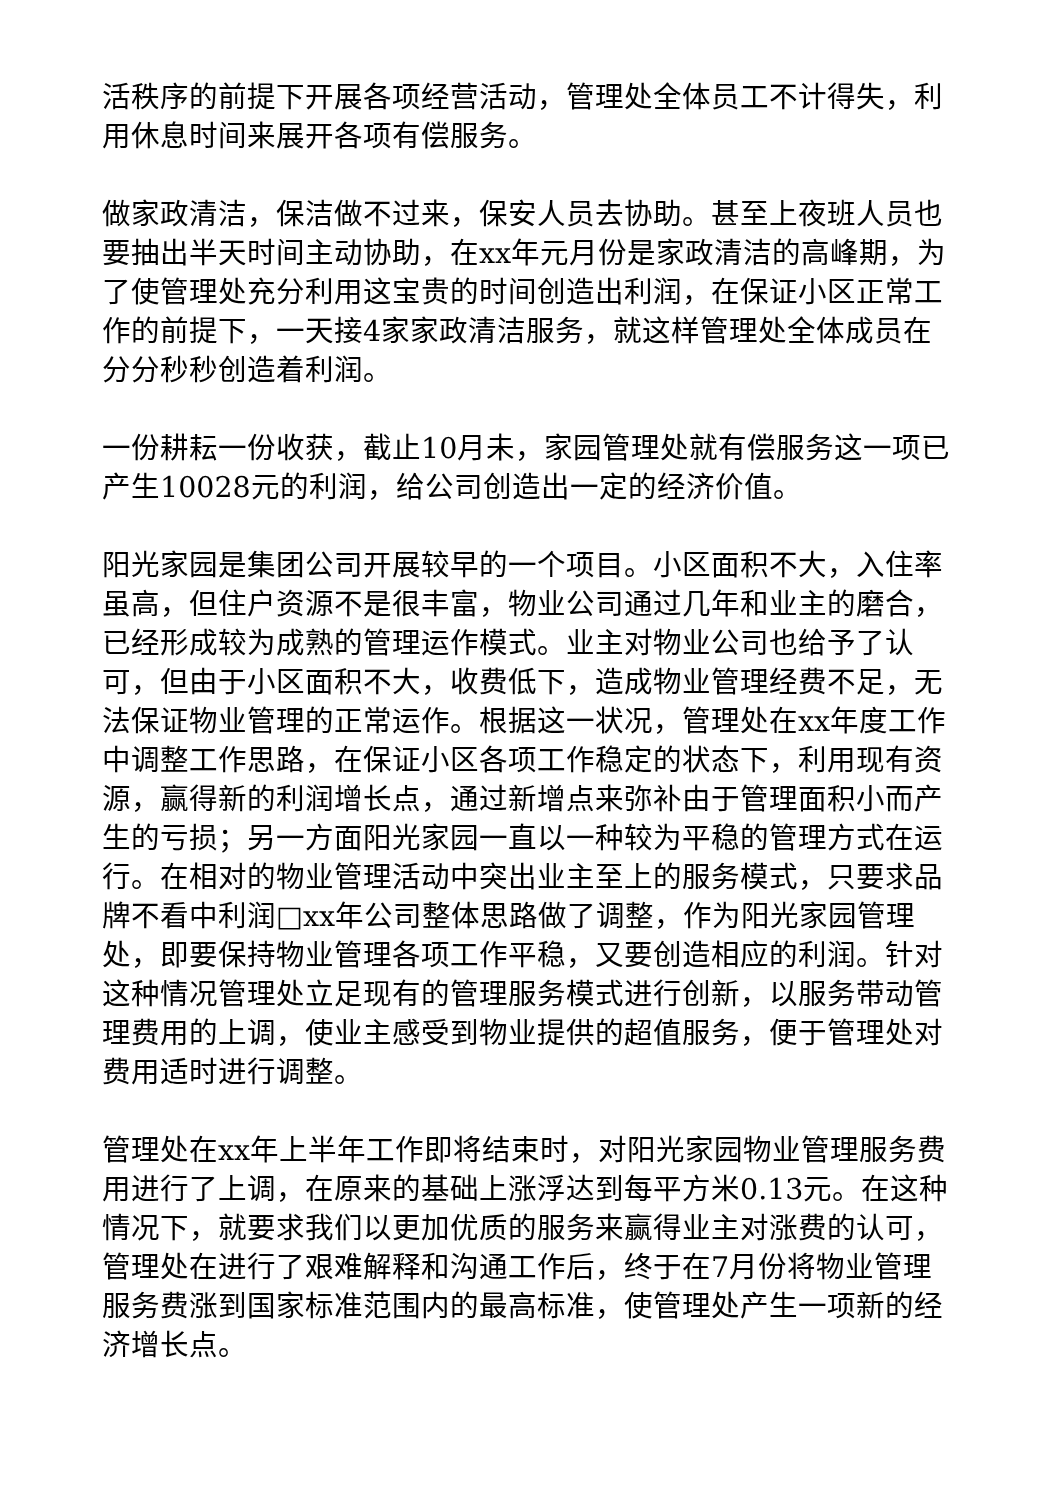活秩序的前提下开展各项经营活动，管理处全体员工不计得失，利用休息时间来展开各项有偿服务。
做家政清洁，保洁做不过来，保安人员去协助。甚至上夜班人员也要抽出半天时间主动协助，在xx年元月份是家政清洁的高峰期，为了使管理处充分利用这宝贵的时间创造出利润，在保证小区正常工作的前提下，一天接4家家政清洁服务，就这样管理处全体成员在分分秒秒创造着利润。
一份耕耘一份收获，截止10月未，家园管理处就有偿服务这一项已产生10028元的利润，给公司创造出一定的经济价值。
阳光家园是集团公司开展较早的一个项目。小区面积不大，入住率虽高，但住户资源不是很丰富，物业公司通过几年和业主的磨合，已经形成较为成熟的管理运作模式。业主对物业公司也给予了认可，但由于小区面积不大，收费低下，造成物业管理经费不足，无法保证物业管理的正常运作。根据这一状况，管理处在xx年度工作中调整工作思路，在保证小区各项工作稳定的状态下，利用现有资源，赢得新的利润增长点，通过新增点来弥补由于管理面积小而产生的亏损；另一方面阳光家园一直以一种较为平稳的管理方式在运行。在相对的物业管理活动中突出业主至上的服务模式，只要求品牌不看中利润□xx年公司整体思路做了调整，作为阳光家园管理处，即要保持物业管理各项工作平稳，又要创造相应的利润。针对这种情况管理处立足现有的管理服务模式进行创新，以服务带动管理费用的上调，使业主感受到物业提供的超值服务，便于管理处对费用适时进行调整。
管理处在xx年上半年工作即将结束时，对阳光家园物业管理服务费用进行了上调，在原来的基础上涨浮达到每平方米0.13元。在这种情况下，就要求我们以更加优质的服务来赢得业主对涨费的认可，管理处在进行了艰难解释和沟通工作后，终于在7月份将物业管理服务费涨到国家标准范围内的最高标准，使管理处产生一项新的经济增长点。